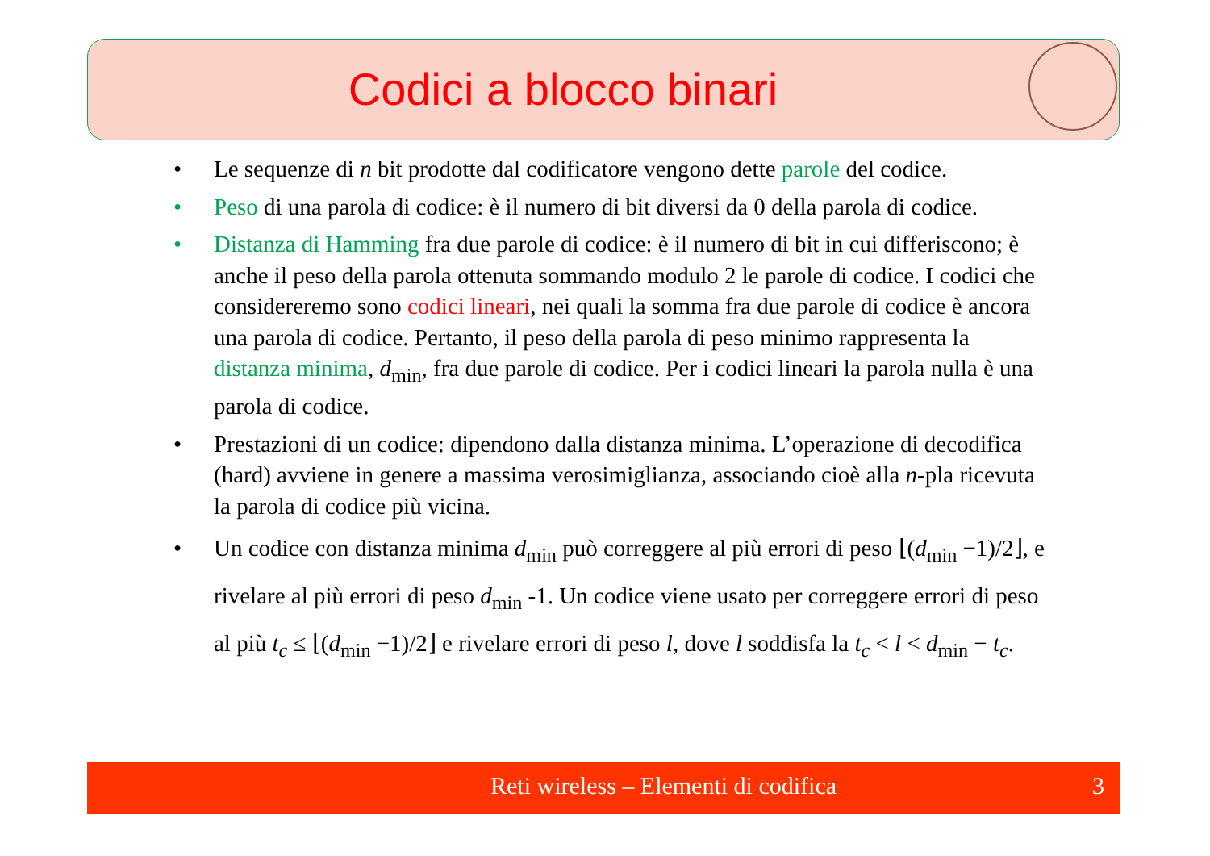Codici a blocco binari
• Le sequenze di n bit prodotte dal codificatore vengono dette parole del codice.
• Peso di una parola di codice: è il numero di bit diversi da 0 della parola di codice.
• Distanza di Hamming fra due parole di codice: è il numero di bit in cui differiscono; è anche il peso della parola ottenuta sommando modulo 2 le parole di codice. I codici che considereremo sono codici lineari, nei quali la somma fra due parole di codice è ancora una parola di codice. Pertanto, il peso della parola di peso minimo rappresenta la distanza minima, d<sub>min</sub>, fra due parole di codice. Per i codici lineari la parola nulla è una parola di codice.
• Prestazioni di un codice: dipendono dalla distanza minima. L’operazione di decodifica (hard) avviene in genere a massima verosimiglianza, associando cioè alla n-pla ricevuta la parola di codice più vicina.
• Un codice con distanza minima d<sub>min</sub> può correggere al più errori di peso ⌊(d<sub>min</sub> −1)/2⌋, e rivelare al più errori di peso d<sub>min</sub> -1. Un codice viene usato per correggere errori di peso al più t<sub>c</sub> ≤ ⌊(d<sub>min</sub> −1)/2⌋ e rivelare errori di peso l, dove l soddisfa la t<sub>c</sub> < l < d<sub>min</sub> − t<sub>c</sub>.
Reti wireless – Elementi di codifica 3